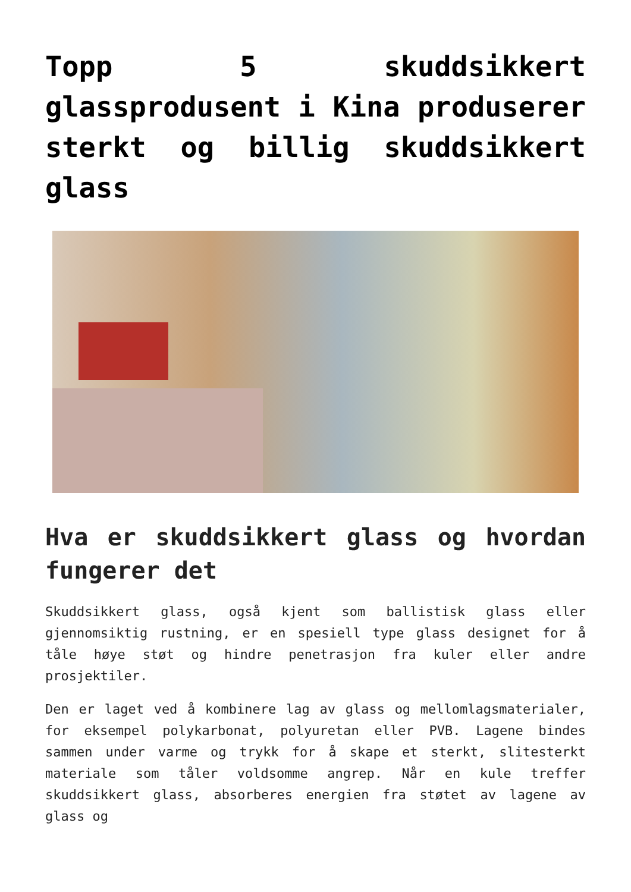Topp 5 skuddsikkert glassprodusent i Kina produserer sterkt og billig skuddsikkert glass
Hva er skuddsikkert glass og hvordan fungerer det
Skuddsikkert glass, også kjent som ballistisk glass eller gjennomsiktig rustning, er en spesiell type glass designet for å tåle høye støt og hindre penetrasjon fra kuler eller andre prosjektiler.
Den er laget ved å kombinere lag av glass og mellomlagsmaterialer, for eksempel polykarbonat, polyuretan eller PVB. Lagene bindes sammen under varme og trykk for å skape et sterkt, slitesterkt materiale som tåler voldsomme angrep. Når en kule treffer skuddsikkert glass, absorberes energien fra støtet av lagene av glass og